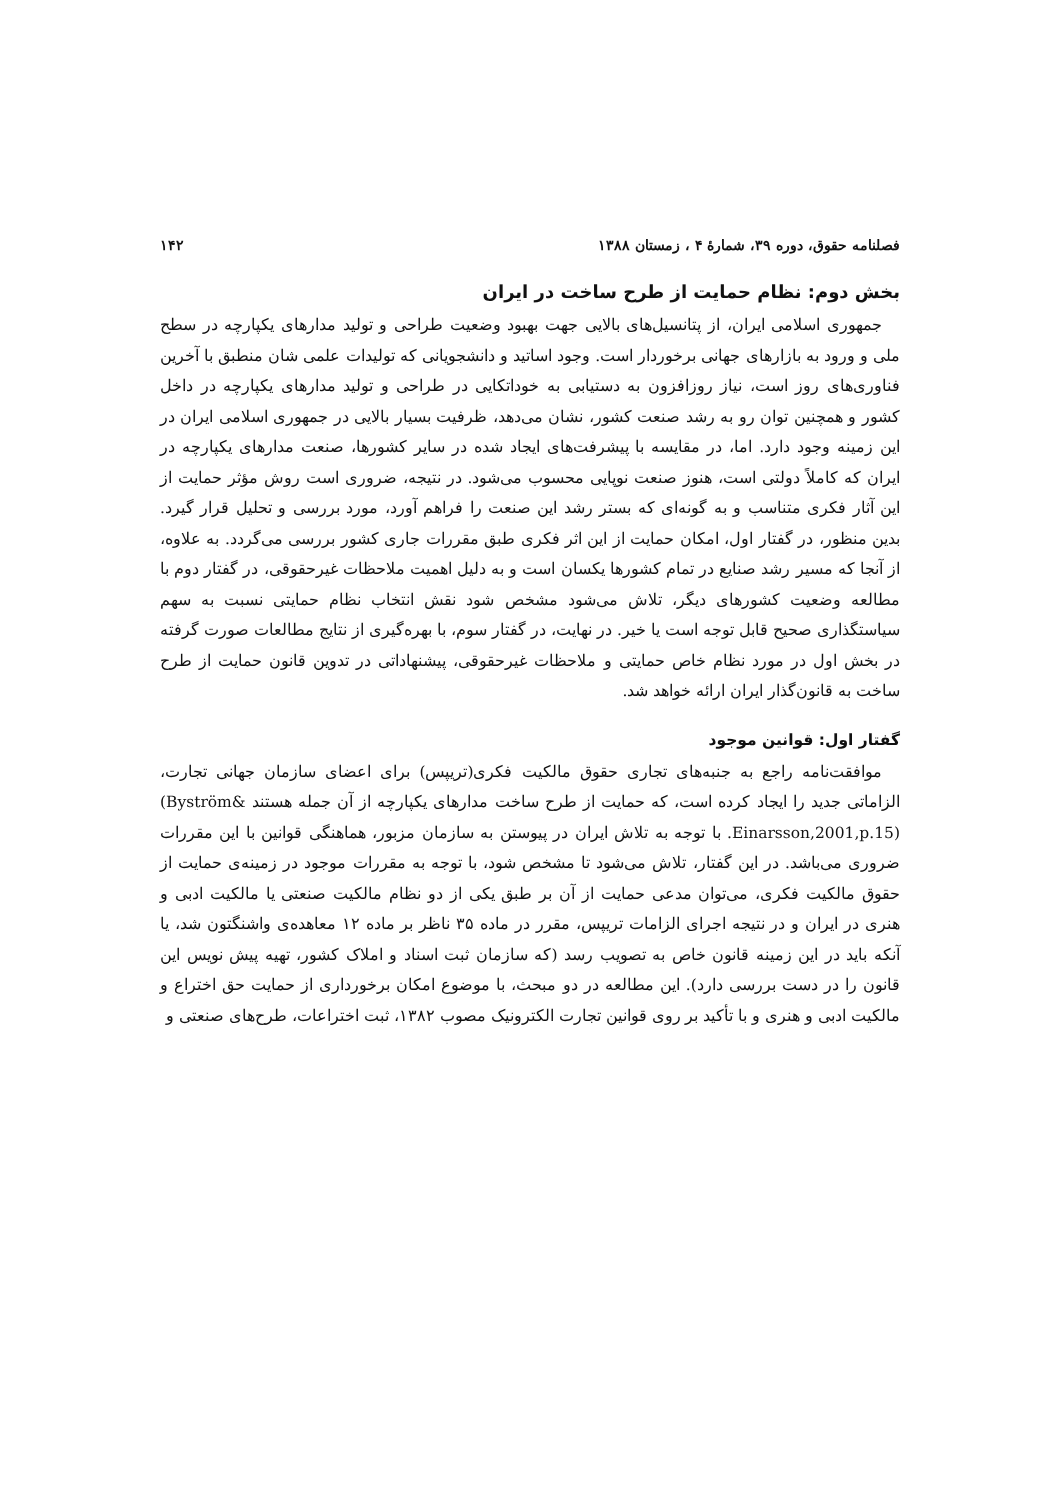فصلنامه حقوق، دوره ۳۹، شمارهٔ ۴ ، زمستان ۱۳۸۸ ۱۴۲
بخش دوم: نظام حمایت از طرح ساخت در ایران
جمهوری اسلامی ایران، از پتانسیل‌های بالایی جهت بهبود وضعیت طراحی و تولید مدارهای یکپارچه در سطح ملی و ورود به بازارهای جهانی برخوردار است. وجود اساتید و دانشجویانی که تولیدات علمی شان منطبق با آخرین فناوری‌های روز است، نیاز روزافزون به دستیابی به خوداتکایی در طراحی و تولید مدارهای یکپارچه در داخل کشور و همچنین توان رو به رشد صنعت کشور، نشان می‌دهد، ظرفیت بسیار بالایی در جمهوری اسلامی ایران در این زمینه وجود دارد. اما، در مقایسه با پیشرفت‌های ایجاد شده در سایر کشورها، صنعت مدارهای یکپارچه در ایران که کاملاً دولتی است، هنوز صنعت نوپایی محسوب می‌شود. در نتیجه، ضروری است روش مؤثر حمایت از این آثار فکری متناسب و به گونه‌ای که بستر رشد این صنعت را فراهم آورد، مورد بررسی و تحلیل قرار گیرد. بدین منظور، در گفتار اول، امکان حمایت از این اثر فکری طبق مقررات جاری کشور بررسی می‌گردد. به علاوه، از آنجا که مسیر رشد صنایع در تمام کشورها یکسان است و به دلیل اهمیت ملاحظات غیرحقوقی، در گفتار دوم با مطالعه وضعیت کشورهای دیگر، تلاش می‌شود مشخص شود نقش انتخاب نظام حمایتی نسبت به سهم سیاستگذاری صحیح قابل توجه است یا خیر. در نهایت، در گفتار سوم، با بهره‌گیری از نتایج مطالعات صورت گرفته در بخش اول در مورد نظام خاص حمایتی و ملاحظات غیرحقوقی، پیشنهاداتی در تدوین قانون حمایت از طرح ساخت به قانون‌گذار ایران ارائه خواهد شد.
گفتار اول: قوانین موجود
موافقت‌نامه راجع به جنبه‌های تجاری حقوق مالکیت فکری(تریپس) برای اعضای سازمان جهانی تجارت، الزاماتی جدید را ایجاد کرده است، که حمایت از طرح ساخت مدارهای یکپارچه از آن جمله هستند (Byström& Einarsson,2001,p.15). با توجه به تلاش ایران در پیوستن به سازمان مزبور، هماهنگی قوانین با این مقررات ضروری می‌باشد. در این گفتار، تلاش می‌شود تا مشخص شود، با توجه به مقررات موجود در زمینه‌ی حمایت از حقوق مالکیت فکری، می‌توان مدعی حمایت از آن بر طبق یکی از دو نظام مالکیت صنعتی یا مالکیت ادبی و هنری در ایران و در نتیجه اجرای الزامات تریپس، مقرر در ماده ۳۵ ناظر بر ماده ۱۲ معاهده‌ی واشنگتون شد، یا آنکه باید در این زمینه قانون خاص به تصویب رسد (که سازمان ثبت اسناد و املاک کشور، تهیه پیش نویس این قانون را در دست بررسی دارد). این مطالعه در دو مبحث، با موضوع امکان برخورداری از حمایت حق اختراع و مالکیت ادبی و هنری و با تأکید بر روی قوانین تجارت الکترونیک مصوب ۱۳۸۲، ثبت اختراعات، طرح‌های صنعتی و